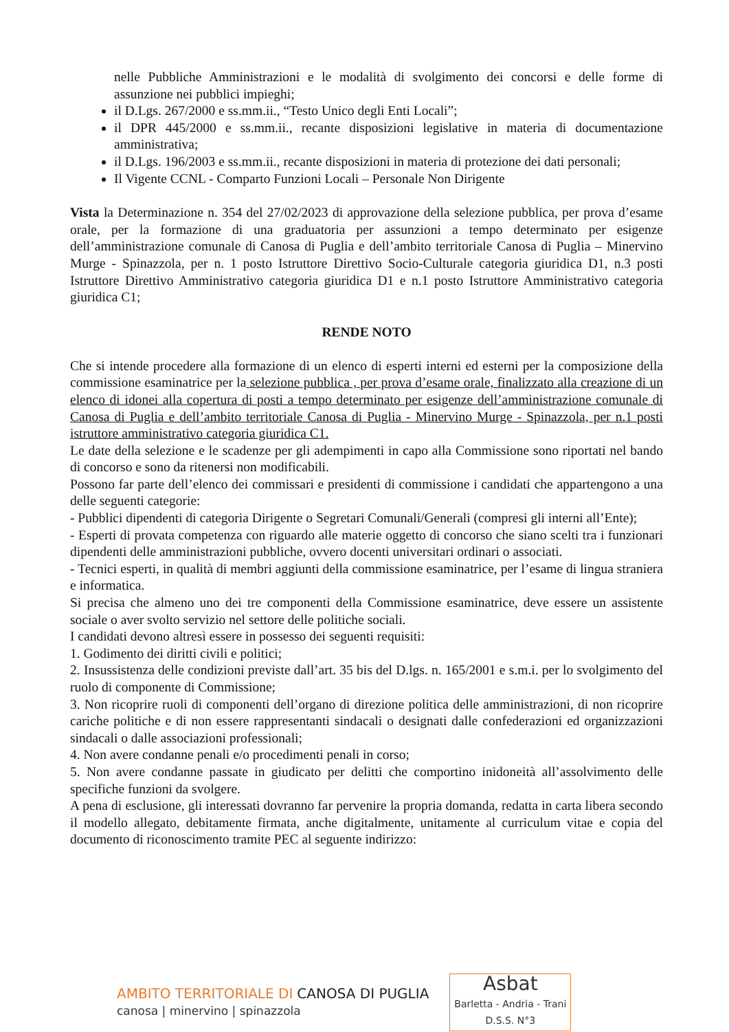nelle Pubbliche Amministrazioni e le modalità di svolgimento dei concorsi e delle forme di assunzione nei pubblici impieghi;
il D.Lgs. 267/2000 e ss.mm.ii., “Testo Unico degli Enti Locali”;
il DPR 445/2000 e ss.mm.ii., recante disposizioni legislative in materia di documentazione amministrativa;
il D.Lgs. 196/2003 e ss.mm.ii., recante disposizioni in materia di protezione dei dati personali;
Il Vigente CCNL - Comparto Funzioni Locali – Personale Non Dirigente
Vista la Determinazione n. 354 del 27/02/2023 di approvazione della selezione pubblica, per prova d’esame orale, per la formazione di una graduatoria per assunzioni a tempo determinato per esigenze dell’amministrazione comunale di Canosa di Puglia e dell’ambito territoriale Canosa di Puglia – Minervino Murge - Spinazzola, per n. 1 posto Istruttore Direttivo Socio-Culturale categoria giuridica D1, n.3 posti Istruttore Direttivo Amministrativo categoria giuridica D1 e n.1 posto Istruttore Amministrativo categoria giuridica C1;
RENDE NOTO
Che si intende procedere alla formazione di un elenco di esperti interni ed esterni per la composizione della commissione esaminatrice per la selezione pubblica , per prova d’esame orale, finalizzato alla creazione di un elenco di idonei alla copertura di posti a tempo determinato per esigenze dell’amministrazione comunale di Canosa di Puglia e dell’ambito territoriale Canosa di Puglia - Minervino Murge - Spinazzola, per n.1 posti istruttore amministrativo categoria giuridica C1.
Le date della selezione e le scadenze per gli adempimenti in capo alla Commissione sono riportati nel bando di concorso e sono da ritenersi non modificabili.
Possono far parte dell’elenco dei commissari e presidenti di commissione i candidati che appartengono a una delle seguenti categorie:
- Pubblici dipendenti di categoria Dirigente o Segretari Comunali/Generali (compresi gli interni all’Ente);
- Esperti di provata competenza con riguardo alle materie oggetto di concorso che siano scelti tra i funzionari dipendenti delle amministrazioni pubbliche, ovvero docenti universitari ordinari o associati.
- Tecnici esperti, in qualità di membri aggiunti della commissione esaminatrice, per l’esame di lingua straniera e informatica.
Si precisa che almeno uno dei tre componenti della Commissione esaminatrice, deve essere un assistente sociale o aver svolto servizio nel settore delle politiche sociali.
I candidati devono altresì essere in possesso dei seguenti requisiti:
1. Godimento dei diritti civili e politici;
2. Insussistenza delle condizioni previste dall’art. 35 bis del D.lgs. n. 165/2001 e s.m.i. per lo svolgimento del ruolo di componente di Commissione;
3. Non ricoprire ruoli di componenti dell’organo di direzione politica delle amministrazioni, di non ricoprire cariche politiche e di non essere rappresentanti sindacali o designati dalle confederazioni ed organizzazioni sindacali o dalle associazioni professionali;
4. Non avere condanne penali e/o procedimenti penali in corso;
5. Non avere condanne passate in giudicato per delitti che comportino inidoneità all’assolvimento delle specifiche funzioni da svolgere.
A pena di esclusione, gli interessati dovranno far pervenire la propria domanda, redatta in carta libera secondo il modello allegato, debitamente firmata, anche digitalmente, unitamente al curriculum vitae e copia del documento di riconoscimento tramite PEC al seguente indirizzo:
AMBITO TERRITORIALE DI CANOSA DI PUGLIA
canosa | minervino | spinazzola
Asbat
Barletta - Andria - Trani
D.S.S. N°3